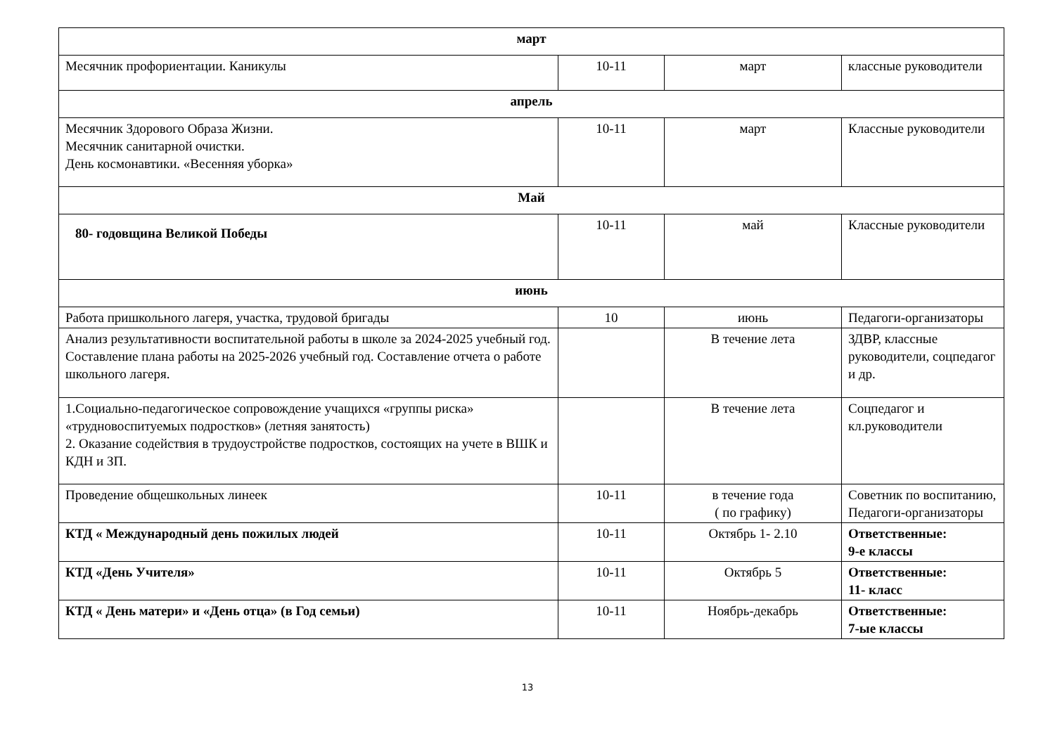| март | | | |
| Месячник профориентации. Каникулы | 10-11 | март | классные руководители |
| апрель | | | |
| Месячник Здорового Образа Жизни. Месячник санитарной очистки. День космонавтики. «Весенняя уборка» | 10-11 | март | Классные руководители |
| Май | | | |
| 80- годовщина Великой Победы | 10-11 | май | Классные руководители |
| июнь | | | |
| Работа пришкольного лагеря, участка, трудовой бригады | 10 | июнь | Педагоги-организаторы |
| Анализ результативности воспитательной работы в школе за 2024-2025 учебный год. Составление плана работы на 2025-2026 учебный год. Составление отчета о работе школьного лагеря. | | В течение лета | ЗДВР, классные руководители, соцпедагог и др. |
| 1.Социально-педагогическое сопровождение учащихся «группы риска» «трудновоспитуемых подростков» (летняя занятость) 2. Оказание содействия в трудоустройстве подростков, состоящих на учете в ВШК и КДН и ЗП. | | В течение лета | Соцпедагог и кл.руководители |
| Проведение общешкольных линеек | 10-11 | в течение года ( по графику) | Советник по воспитанию, Педагоги-организаторы |
| КТД « Международный день пожилых людей | 10-11 | Октябрь 1- 2.10 | Ответственные: 9-е классы |
| КТД «День Учителя» | 10-11 | Октябрь 5 | Ответственные: 11- класс |
| КТД « День матери» и «День отца» (в Год семьи) | 10-11 | Ноябрь-декабрь | Ответственные: 7-ые классы |
13